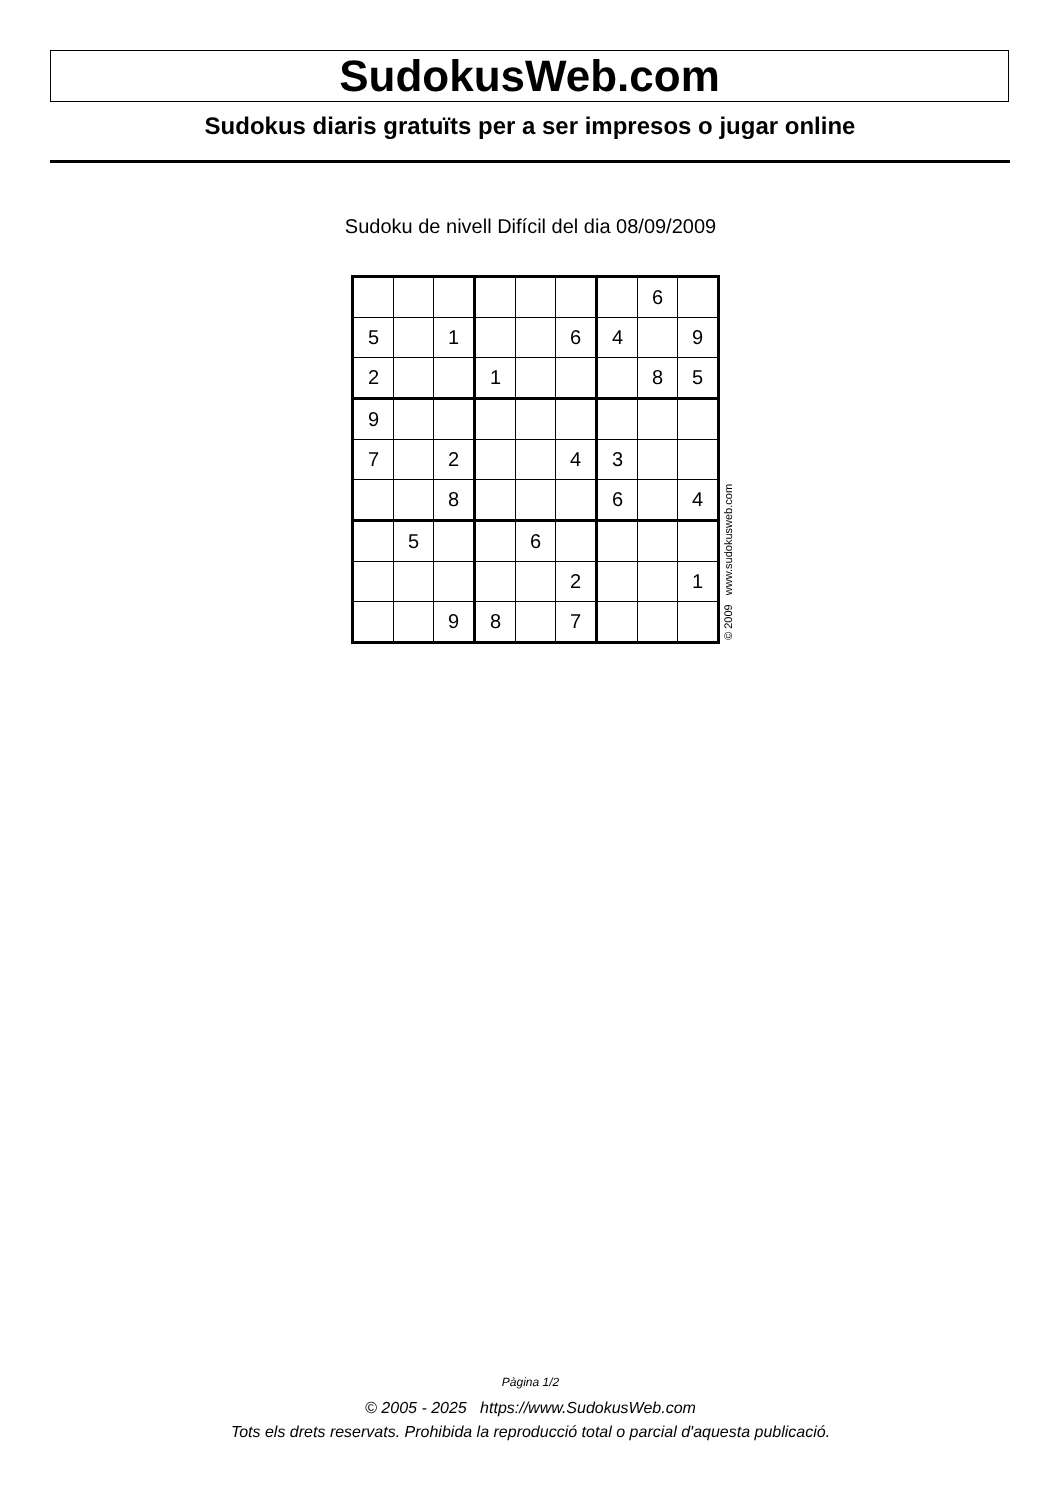SudokusWeb.com
Sudokus diaris gratuïts per a ser impresos o jugar online
Sudoku de nivell Difícil del dia 08/09/2009
| | | | | | | | 6 | |
| 5 | | 1 | | | 6 | 4 | | 9 |
| 2 | | | 1 | | | | 8 | 5 |
| 9 | | | | | | | | |
| 7 | | 2 | | | 4 | 3 | | |
| | | 8 | | | | 6 | | 4 |
| | 5 | | | 6 | | | | |
| | | | | | 2 | | | 1 |
| | | 9 | 8 | | 7 | | | |
© 2009 www.sudokusweb.com
Pàgina 1/2
© 2005 - 2025 https://www.SudokusWeb.com
Tots els drets reservats. Prohibida la reproducció total o parcial d'aquesta publicació.